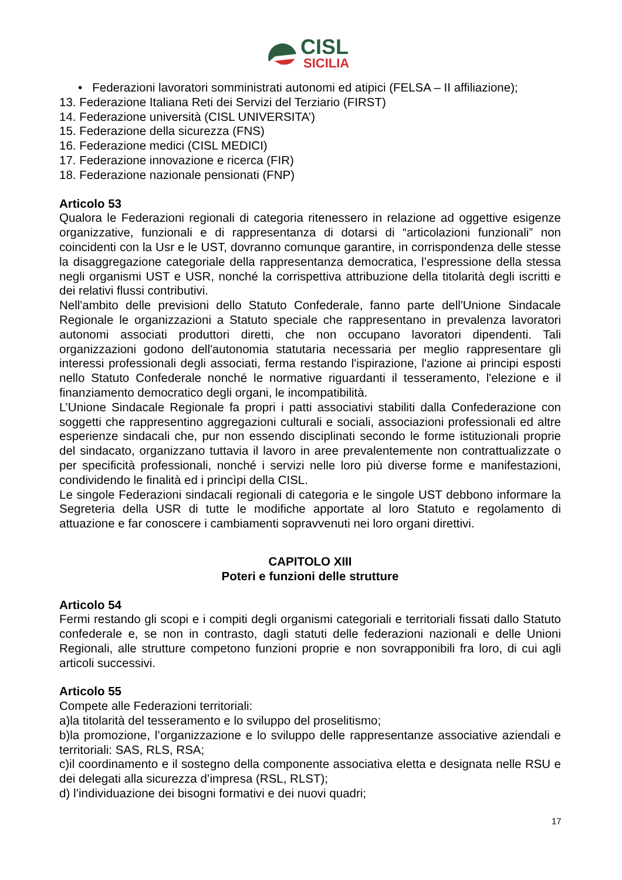CISL
SICILIA
• Federazioni lavoratori somministrati autonomi ed atipici (FELSA – II affiliazione);
13. Federazione Italiana Reti dei Servizi del Terziario (FIRST)
14. Federazione università (CISL UNIVERSITA’)
15. Federazione della sicurezza (FNS)
16. Federazione medici (CISL MEDICI)
17. Federazione innovazione e ricerca (FIR)
18. Federazione nazionale pensionati (FNP)
Articolo 53
Qualora le Federazioni regionali di categoria ritenessero in relazione ad oggettive esigenze organizzative, funzionali e di rappresentanza di dotarsi di “articolazioni funzionali” non coincidenti con la Usr e le UST, dovranno comunque garantire, in corrispondenza delle stesse la disaggregazione categoriale della rappresentanza democratica, l’espressione della stessa negli organismi UST e USR, nonché la corrispettiva attribuzione della titolarità degli iscritti e dei relativi flussi contributivi.
Nell'ambito delle previsioni dello Statuto Confederale, fanno parte dell'Unione Sindacale Regionale le organizzazioni a Statuto speciale che rappresentano in prevalenza lavoratori autonomi associati produttori diretti, che non occupano lavoratori dipendenti. Tali organizzazioni godono dell'autonomia statutaria necessaria per meglio rappresentare gli interessi professionali degli associati, ferma restando l'ispirazione, l'azione ai principi esposti nello Statuto Confederale nonché le normative riguardanti il tesseramento, l'elezione e il finanziamento democratico degli organi, le incompatibilità.
L’Unione Sindacale Regionale fa propri i patti associativi stabiliti dalla Confederazione con soggetti che rappresentino aggregazioni culturali e sociali, associazioni professionali ed altre esperienze sindacali che, pur non essendo disciplinati secondo le forme istituzionali proprie del sindacato, organizzano tuttavia il lavoro in aree prevalentemente non contrattualizzate o per specificità professionali, nonché i servizi nelle loro più diverse forme e manifestazioni, condividendo le finalità ed i princìpi della CISL.
Le singole Federazioni sindacali regionali di categoria e le singole UST debbono informare la Segreteria della USR di tutte le modifiche apportate al loro Statuto e regolamento di attuazione e far conoscere i cambiamenti sopravvenuti nei loro organi direttivi.
CAPITOLO XIII
Poteri e funzioni delle strutture
Articolo 54
Fermi restando gli scopi e i compiti degli organismi categoriali e territoriali fissati dallo Statuto confederale e, se non in contrasto, dagli statuti delle federazioni nazionali e delle Unioni Regionali, alle strutture competono funzioni proprie e non sovrapponibili fra loro, di cui agli articoli successivi.
Articolo 55
Compete alle Federazioni territoriali:
a)la titolarità del tesseramento e lo sviluppo del proselitismo;
b)la promozione, l’organizzazione e lo sviluppo delle rappresentanze associative aziendali e territoriali: SAS, RLS, RSA;
c)il coordinamento e il sostegno della componente associativa eletta e designata nelle RSU e dei delegati alla sicurezza d’impresa (RSL, RLST);
d) l’individuazione dei bisogni formativi e dei nuovi quadri;
17